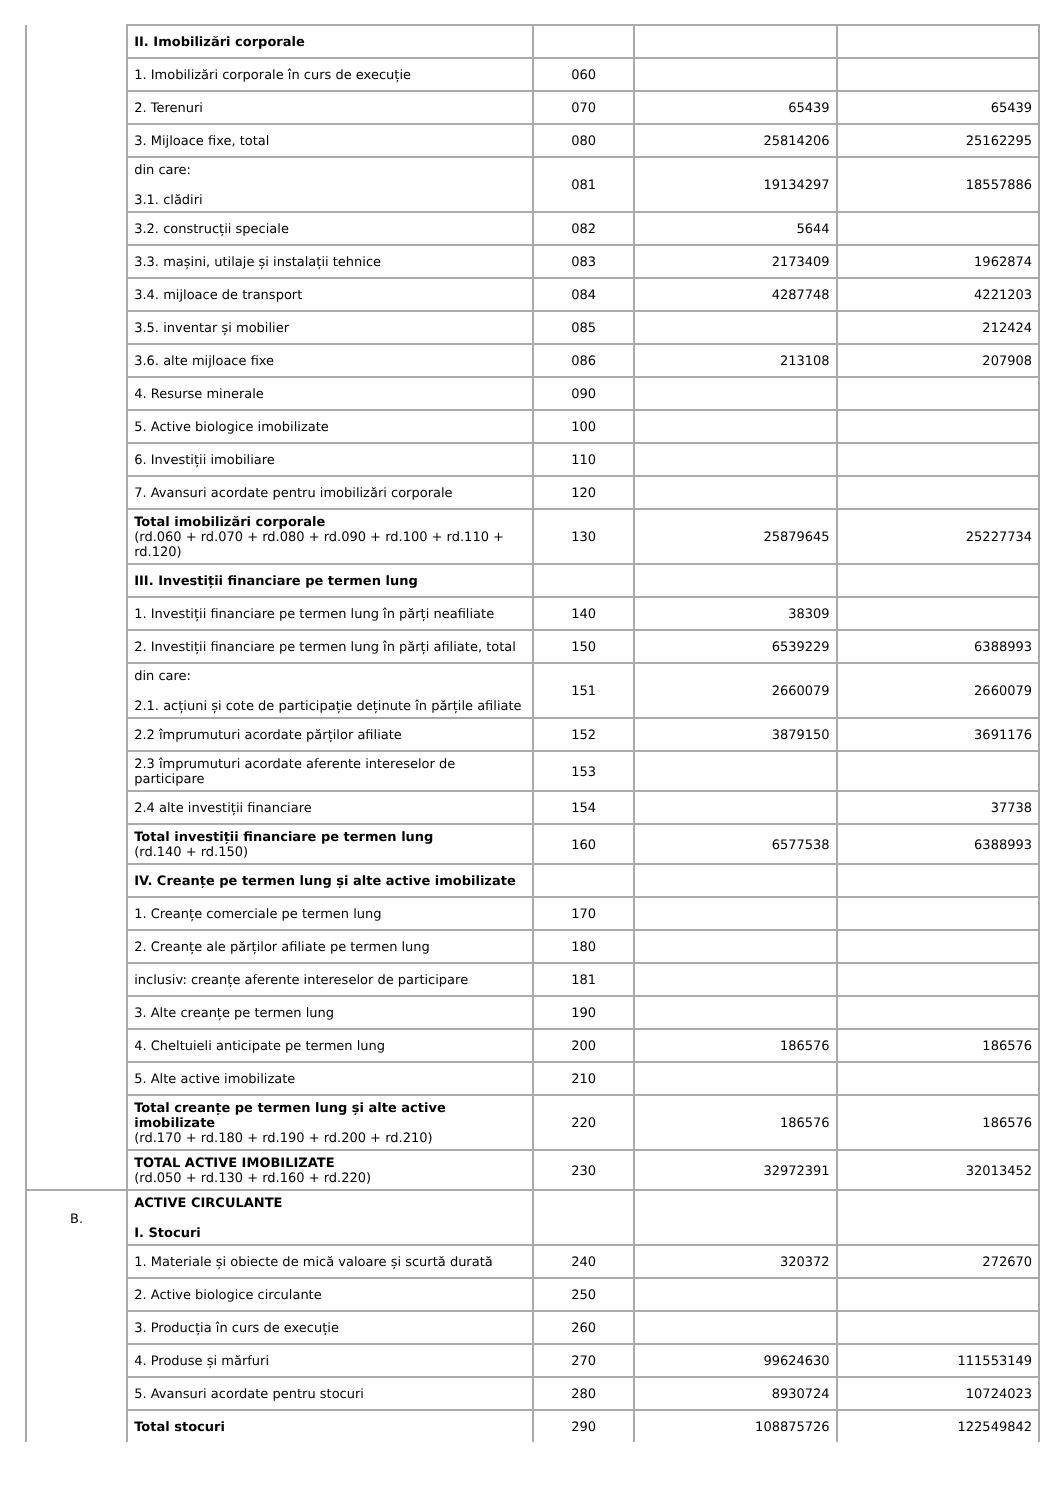| | II. Imobilizări corporale | | | |
| | 1. Imobilizări corporale în curs de execuție | 060 | | |
| | 2. Terenuri | 070 | 65439 | 65439 |
| | 3. Mijloace fixe, total | 080 | 25814206 | 25162295 |
| | din care: 3.1. clădiri | 081 | 19134297 | 18557886 |
| | 3.2. construcții speciale | 082 | 5644 | |
| | 3.3. mașini, utilaje și instalații tehnice | 083 | 2173409 | 1962874 |
| | 3.4. mijloace de transport | 084 | 4287748 | 4221203 |
| | 3.5. inventar și mobilier | 085 | | 212424 |
| | 3.6. alte mijloace fixe | 086 | 213108 | 207908 |
| | 4. Resurse minerale | 090 | | |
| | 5. Active biologice imobilizate | 100 | | |
| | 6. Investiții imobiliare | 110 | | |
| | 7. Avansuri acordate pentru imobilizări corporale | 120 | | |
| | Total imobilizări corporale (rd.060 + rd.070 + rd.080 + rd.090 + rd.100 + rd.110 + rd.120) | 130 | 25879645 | 25227734 |
| | III. Investiții financiare pe termen lung | | | |
| | 1. Investiții financiare pe termen lung în părți neafiliate | 140 | 38309 | |
| | 2. Investiții financiare pe termen lung în părți afiliate, total | 150 | 6539229 | 6388993 |
| | din care: 2.1. acțiuni și cote de participație deținute în părțile afiliate | 151 | 2660079 | 2660079 |
| | 2.2 împrumuturi acordate părților afiliate | 152 | 3879150 | 3691176 |
| | 2.3 împrumuturi acordate aferente intereselor de participare | 153 | | |
| | 2.4 alte investiții financiare | 154 | | 37738 |
| | Total investiții financiare pe termen lung (rd.140 + rd.150) | 160 | 6577538 | 6388993 |
| | IV. Creanțe pe termen lung și alte active imobilizate | | | |
| | 1. Creanțe comerciale pe termen lung | 170 | | |
| | 2. Creanțe ale părților afiliate pe termen lung | 180 | | |
| | inclusiv: creanțe aferente intereselor de participare | 181 | | |
| | 3. Alte creanțe pe termen lung | 190 | | |
| | 4. Cheltuieli anticipate pe termen lung | 200 | 186576 | 186576 |
| | 5. Alte active imobilizate | 210 | | |
| | Total creanțe pe termen lung și alte active imobilizate (rd.170 + rd.180 + rd.190 + rd.200 + rd.210) | 220 | 186576 | 186576 |
| | TOTAL ACTIVE IMOBILIZATE (rd.050 + rd.130 + rd.160 + rd.220) | 230 | 32972391 | 32013452 |
| B. | ACTIVE CIRCULANTE I. Stocuri | | | |
| | 1. Materiale și obiecte de mică valoare și scurtă durată | 240 | 320372 | 272670 |
| | 2. Active biologice circulante | 250 | | |
| | 3. Producția în curs de execuție | 260 | | |
| | 4. Produse și mărfuri | 270 | 99624630 | 111553149 |
| | 5. Avansuri acordate pentru stocuri | 280 | 8930724 | 10724023 |
| | Total stocuri | 290 | 108875726 | 122549842 |